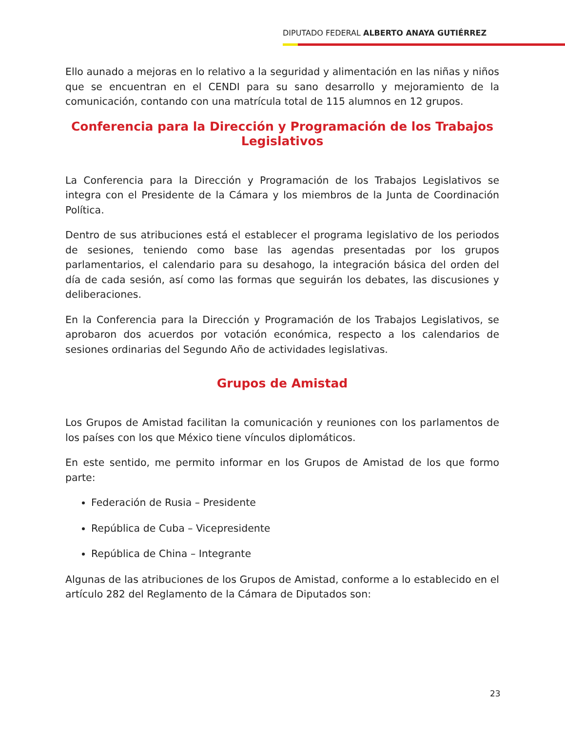DIPUTADO FEDERAL ALBERTO ANAYA GUTIÉRREZ
Ello aunado a mejoras en lo relativo a la seguridad y alimentación en las niñas y niños que se encuentran en el CENDI para su sano desarrollo y mejoramiento de la comunicación, contando con una matrícula total de 115 alumnos en 12 grupos.
Conferencia para la Dirección y Programación de los Trabajos Legislativos
La Conferencia para la Dirección y Programación de los Trabajos Legislativos se integra con el Presidente de la Cámara y los miembros de la Junta de Coordinación Política.
Dentro de sus atribuciones está el establecer el programa legislativo de los periodos de sesiones, teniendo como base las agendas presentadas por los grupos parlamentarios, el calendario para su desahogo, la integración básica del orden del día de cada sesión, así como las formas que seguirán los debates, las discusiones y deliberaciones.
En la Conferencia para la Dirección y Programación de los Trabajos Legislativos, se aprobaron dos acuerdos por votación económica, respecto a los calendarios de sesiones ordinarias del Segundo Año de actividades legislativas.
Grupos de Amistad
Los Grupos de Amistad facilitan la comunicación y reuniones con los parlamentos de los países con los que México tiene vínculos diplomáticos.
En este sentido, me permito informar en los Grupos de Amistad de los que formo parte:
Federación de Rusia – Presidente
República de Cuba – Vicepresidente
República de China – Integrante
Algunas de las atribuciones de los Grupos de Amistad, conforme a lo establecido en el artículo 282 del Reglamento de la Cámara de Diputados son:
23